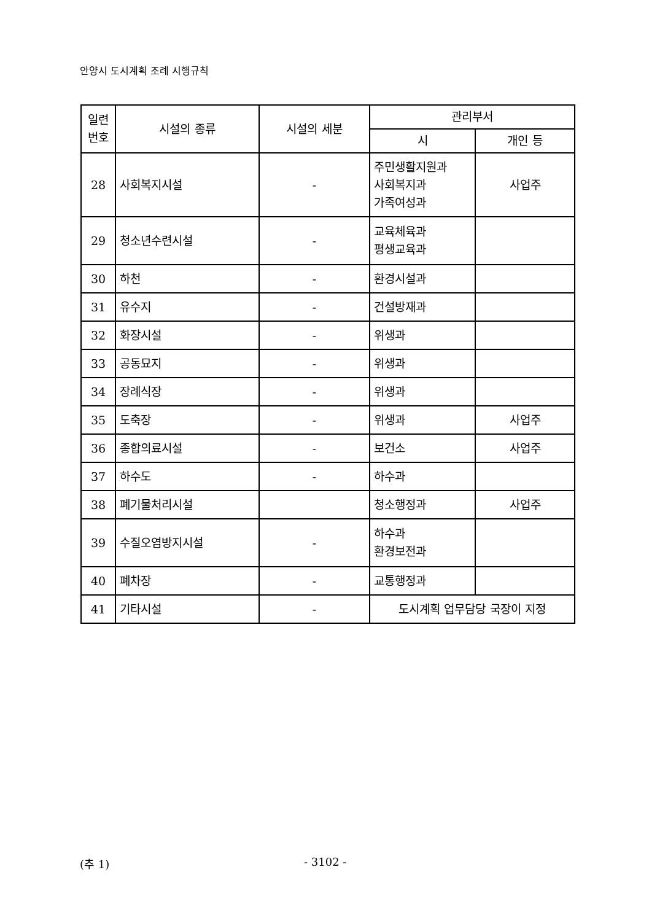안양시 도시계획 조례 시행규칙
| 일련 번호 | 시설의 종류 | 시설의 세분 | 관리부서 | |
| --- | --- | --- | --- | --- |
| | | | 시 | 개인 등 |
| 28 | 사회복지시설 | - | 주민생활지원과 사회복지과 가족여성과 | 사업주 |
| 29 | 청소년수련시설 | - | 교육체육과 평생교육과 | |
| 30 | 하천 | - | 환경시설과 | |
| 31 | 유수지 | - | 건설방재과 | |
| 32 | 화장시설 | - | 위생과 | |
| 33 | 공동묘지 | - | 위생과 | |
| 34 | 장례식장 | - | 위생과 | |
| 35 | 도축장 | - | 위생과 | 사업주 |
| 36 | 종합의료시설 | - | 보건소 | 사업주 |
| 37 | 하수도 | - | 하수과 | |
| 38 | 폐기물처리시설 | | 청소행정과 | 사업주 |
| 39 | 수질오염방지시설 | - | 하수과 환경보전과 | |
| 40 | 폐차장 | - | 교통행정과 | |
| 41 | 기타시설 | - | 도시계획 업무담당 국장이 지정 | |
(추 1) - 3102 -